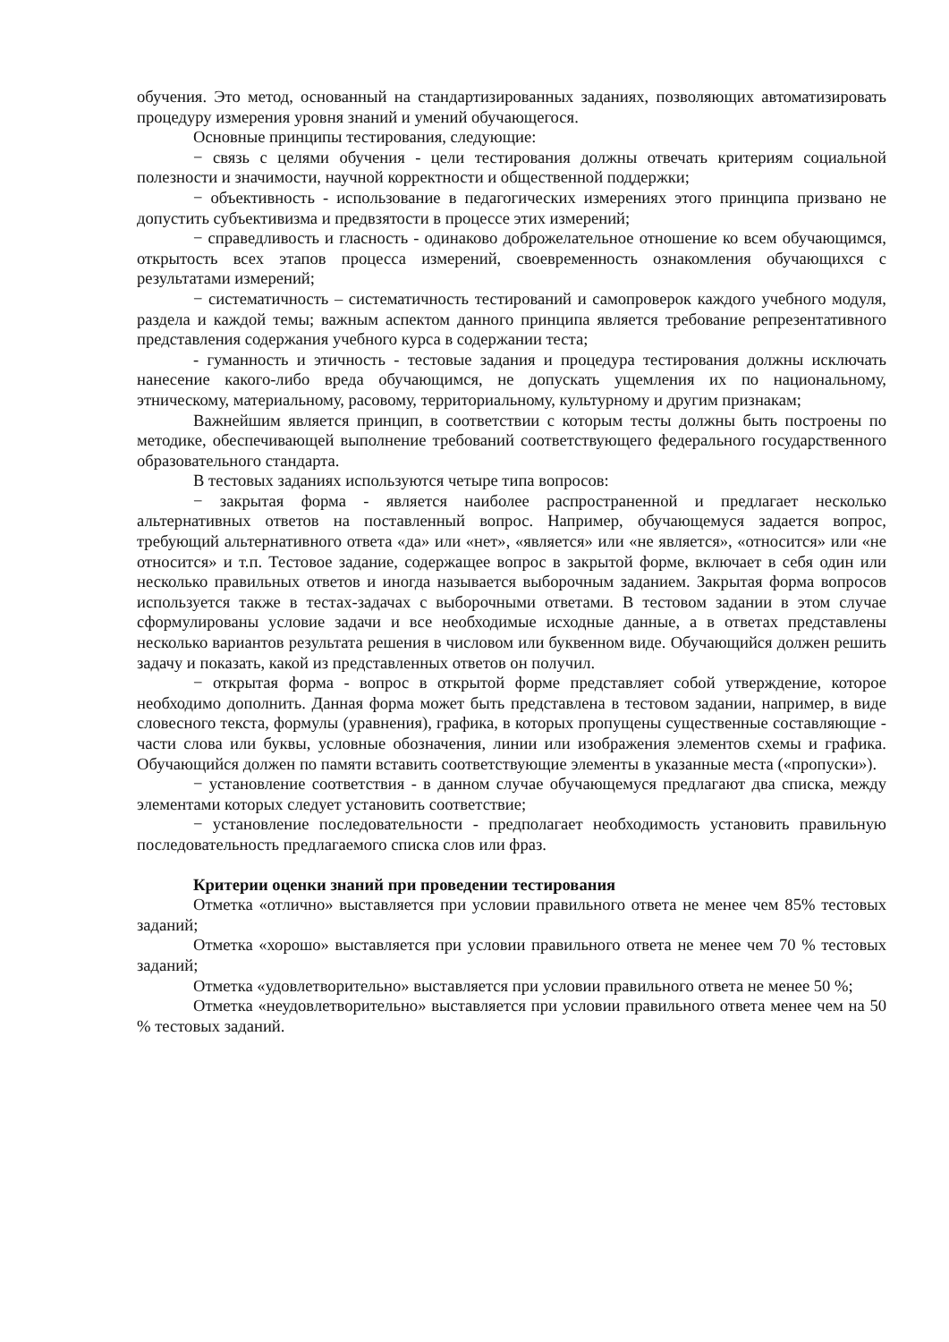обучения. Это метод, основанный на стандартизированных заданиях, позволяющих автоматизировать процедуру измерения уровня знаний и умений обучающегося.
Основные принципы тестирования, следующие:
− связь с целями обучения - цели тестирования должны отвечать критериям социальной полезности и значимости, научной корректности и общественной поддержки;
− объективность - использование в педагогических измерениях этого принципа призвано не допустить субъективизма и предвзятости в процессе этих измерений;
− справедливость и гласность - одинаково доброжелательное отношение ко всем обучающимся, открытость всех этапов процесса измерений, своевременность ознакомления обучающихся с результатами измерений;
− систематичность – систематичность тестирований и самопроверок каждого учебного модуля, раздела и каждой темы; важным аспектом данного принципа является требование репрезентативного представления содержания учебного курса в содержании теста;
- гуманность и этичность - тестовые задания и процедура тестирования должны исключать нанесение какого-либо вреда обучающимся, не допускать ущемления их по национальному, этническому, материальному, расовому, территориальному, культурному и другим признакам;
Важнейшим является принцип, в соответствии с которым тесты должны быть построены по методике, обеспечивающей выполнение требований соответствующего федерального государственного образовательного стандарта.
В тестовых заданиях используются четыре типа вопросов:
− закрытая форма - является наиболее распространенной и предлагает несколько альтернативных ответов на поставленный вопрос. Например, обучающемуся задается вопрос, требующий альтернативного ответа «да» или «нет», «является» или «не является», «относится» или «не относится» и т.п. Тестовое задание, содержащее вопрос в закрытой форме, включает в себя один или несколько правильных ответов и иногда называется выборочным заданием. Закрытая форма вопросов используется также в тестах-задачах с выборочными ответами. В тестовом задании в этом случае сформулированы условие задачи и все необходимые исходные данные, а в ответах представлены несколько вариантов результата решения в числовом или буквенном виде. Обучающийся должен решить задачу и показать, какой из представленных ответов он получил.
− открытая форма - вопрос в открытой форме представляет собой утверждение, которое необходимо дополнить. Данная форма может быть представлена в тестовом задании, например, в виде словесного текста, формулы (уравнения), графика, в которых пропущены существенные составляющие - части слова или буквы, условные обозначения, линии или изображения элементов схемы и графика. Обучающийся должен по памяти вставить соответствующие элементы в указанные места («пропуски»).
− установление соответствия - в данном случае обучающемуся предлагают два списка, между элементами которых следует установить соответствие;
− установление последовательности - предполагает необходимость установить правильную последовательность предлагаемого списка слов или фраз.
Критерии оценки знаний при проведении тестирования
Отметка «отлично» выставляется при условии правильного ответа не менее чем 85% тестовых заданий;
Отметка «хорошо» выставляется при условии правильного ответа не менее чем 70 % тестовых заданий;
Отметка «удовлетворительно» выставляется при условии правильного ответа не менее 50 %;
Отметка «неудовлетворительно» выставляется при условии правильного ответа менее чем на 50 % тестовых заданий.